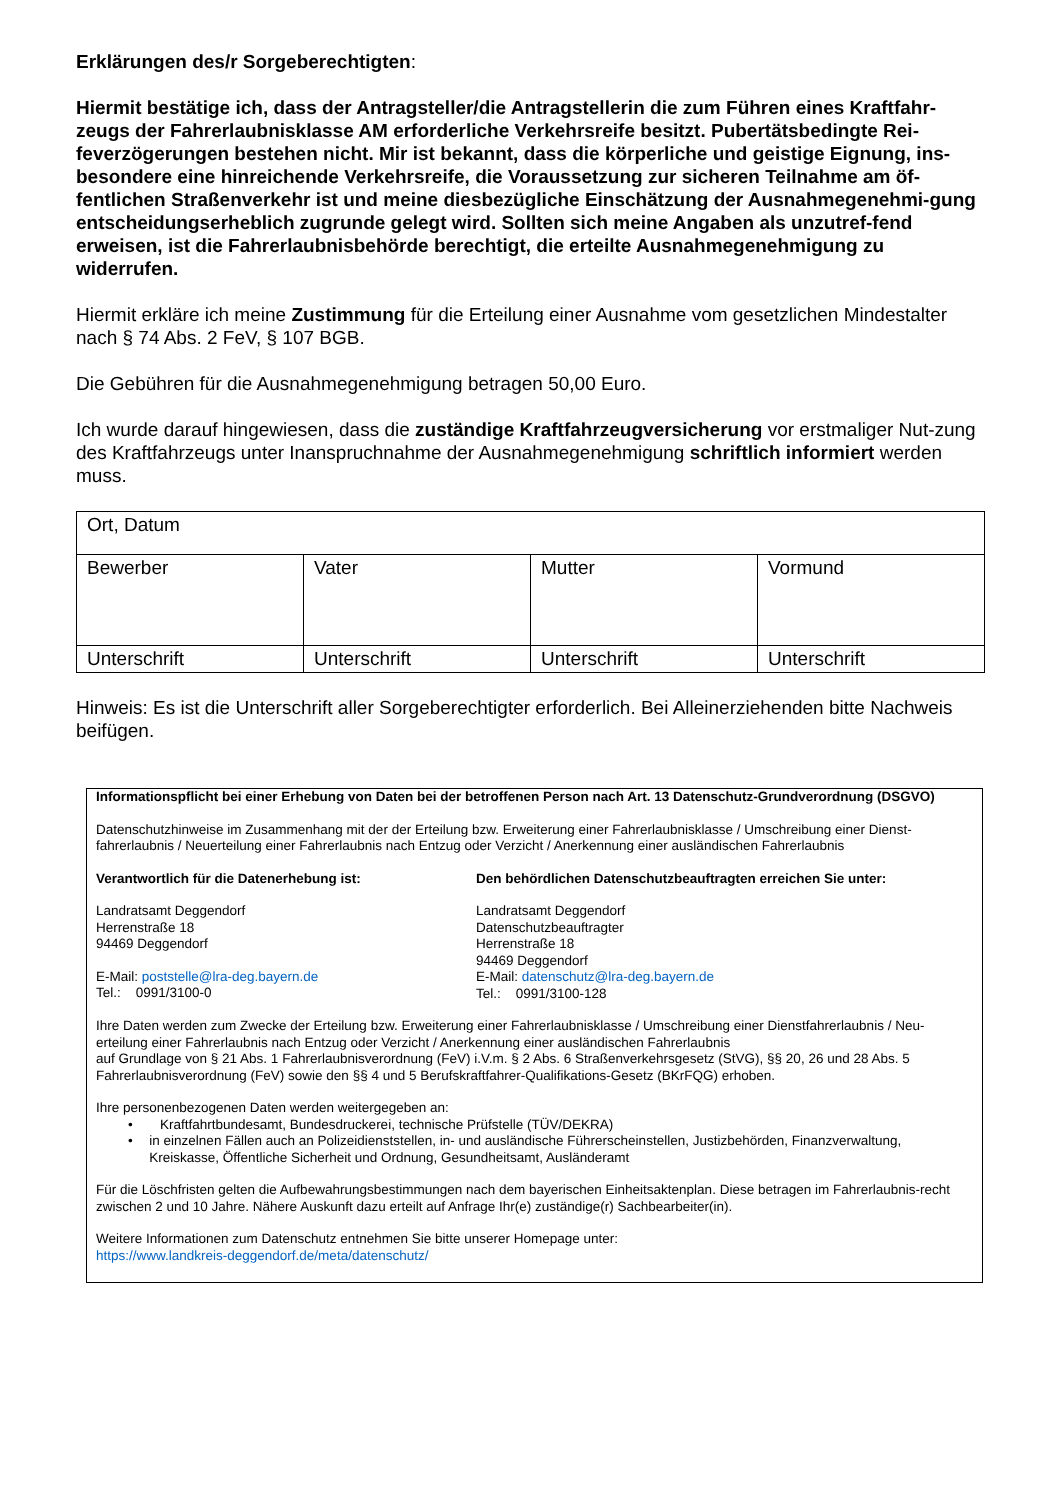Erklärungen des/r Sorgeberechtigten:
Hiermit bestätige ich, dass der Antragsteller/die Antragstellerin die zum Führen eines Kraftfahr-zeugs der Fahrerlaubnisklasse AM erforderliche Verkehrsreife besitzt. Pubertätsbedingte Rei-feverzögerungen bestehen nicht. Mir ist bekannt, dass die körperliche und geistige Eignung, ins-besondere eine hinreichende Verkehrsreife, die Voraussetzung zur sicheren Teilnahme am öf-fentlichen Straßenverkehr ist und meine diesbezügliche Einschätzung der Ausnahmegenehmi-gung entscheidungserheblich zugrunde gelegt wird. Sollten sich meine Angaben als unzutref-fend erweisen, ist die Fahrerlaubnisbehörde berechtigt, die erteilte Ausnahmegenehmigung zu widerrufen.
Hiermit erkläre ich meine Zustimmung für die Erteilung einer Ausnahme vom gesetzlichen Mindestalter nach § 74 Abs. 2 FeV, § 107 BGB.
Die Gebühren für die Ausnahmegenehmigung betragen 50,00 Euro.
Ich wurde darauf hingewiesen, dass die zuständige Kraftfahrzeugversicherung vor erstmaliger Nut-zung des Kraftfahrzeugs unter Inanspruchnahme der Ausnahmegenehmigung schriftlich informiert werden muss.
| Ort, Datum | | | |
| Bewerber | Vater | Mutter | Vormund |
| Unterschrift | Unterschrift | Unterschrift | Unterschrift |
Hinweis: Es ist die Unterschrift aller Sorgeberechtigter erforderlich. Bei Alleinerziehenden bitte Nachweis beifügen.
Informationspflicht bei einer Erhebung von Daten bei der betroffenen Person nach Art. 13 Datenschutz-Grundverordnung (DSGVO)
Datenschutzhinweise im Zusammenhang mit der der Erteilung bzw. Erweiterung einer Fahrerlaubnisklasse / Umschreibung einer Dienst-fahrerlaubnis / Neuerteilung einer Fahrerlaubnis nach Entzug oder Verzicht / Anerkennung einer ausländischen Fahrerlaubnis
Verantwortlich für die Datenerhebung ist:
Landratsamt Deggendorf
Herrenstraße 18
94469 Deggendorf
E-Mail: poststelle@lra-deg.bayern.de
Tel.: 0991/3100-0
Den behördlichen Datenschutzbeauftragten erreichen Sie unter:
Landratsamt Deggendorf
Datenschutzbeauftragter
Herrenstraße 18
94469 Deggendorf
E-Mail: datenschutz@lra-deg.bayern.de
Tel.: 0991/3100-128
Ihre Daten werden zum Zwecke der Erteilung bzw. Erweiterung einer Fahrerlaubnisklasse / Umschreibung einer Dienstfahrerlaubnis / Neu-erteilung einer Fahrerlaubnis nach Entzug oder Verzicht / Anerkennung einer ausländischen Fahrerlaubnis
auf Grundlage von § 21 Abs. 1 Fahrerlaubnisverordnung (FeV) i.V.m. § 2 Abs. 6 Straßenverkehrsgesetz (StVG), §§ 20, 26 und 28 Abs. 5 Fahrerlaubnisverordnung (FeV) sowie den §§ 4 und 5 Berufskraftfahrer-Qualifikations-Gesetz (BKrFQG) erhoben.
Ihre personenbezogenen Daten werden weitergegeben an:
• Kraftfahrtbundesamt, Bundesdruckerei, technische Prüfstelle (TÜV/DEKRA)
• in einzelnen Fällen auch an Polizeidienststellen, in- und ausländische Führerscheinstellen, Justizbehörden, Finanzverwaltung, Kreiskasse, Öffentliche Sicherheit und Ordnung, Gesundheitsamt, Ausländeramt
Für die Löschfristen gelten die Aufbewahrungsbestimmungen nach dem bayerischen Einheitsaktenplan. Diese betragen im Fahrerlaubnis-recht zwischen 2 und 10 Jahre. Nähere Auskunft dazu erteilt auf Anfrage Ihr(e) zuständige(r) Sachbearbeiter(in).
Weitere Informationen zum Datenschutz entnehmen Sie bitte unserer Homepage unter:
https://www.landkreis-deggendorf.de/meta/datenschutz/